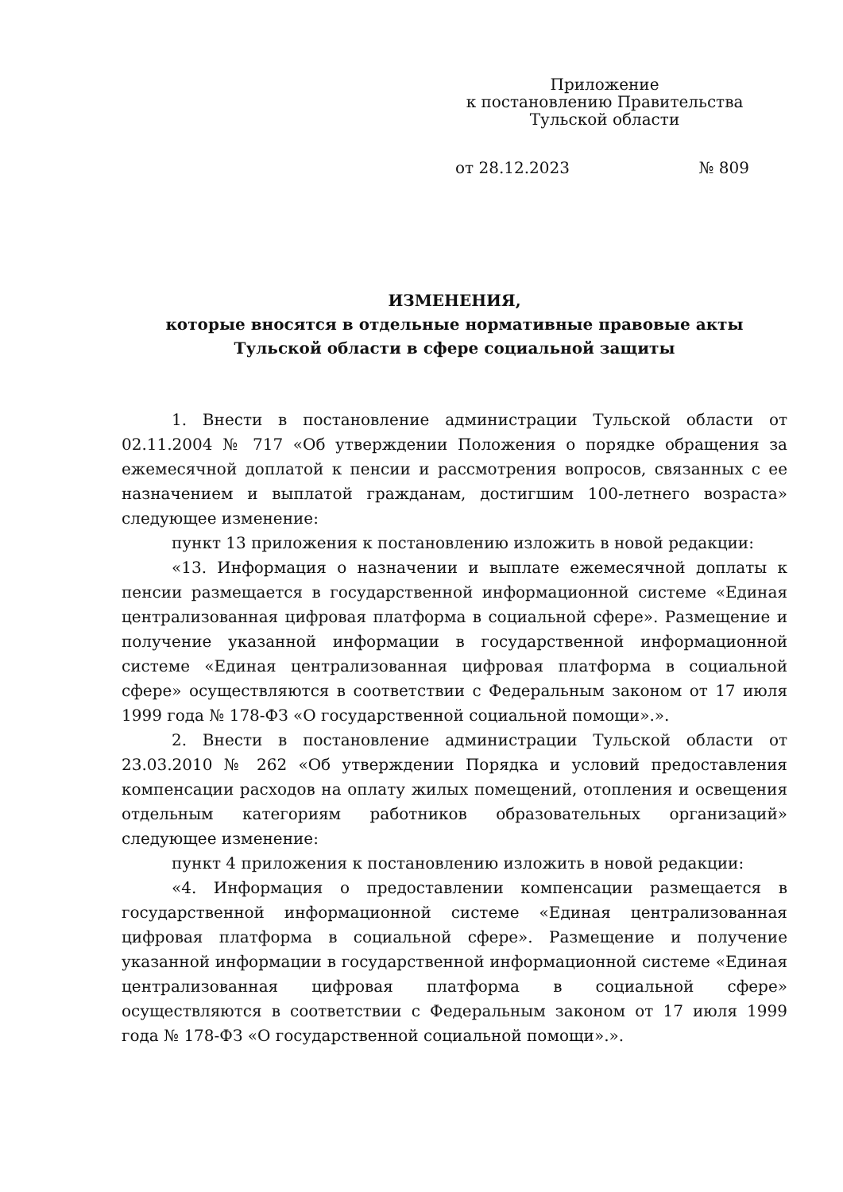Приложение
к постановлению Правительства
Тульской области
от 28.12.2023 № 809
ИЗМЕНЕНИЯ,
которые вносятся в отдельные нормативные правовые акты
Тульской области в сфере социальной защиты
1. Внести в постановление администрации Тульской области от 02.11.2004 № 717 «Об утверждении Положения о порядке обращения за ежемесячной доплатой к пенсии и рассмотрения вопросов, связанных с ее назначением и выплатой гражданам, достигшим 100-летнего возраста» следующее изменение:
пункт 13 приложения к постановлению изложить в новой редакции:
«13. Информация о назначении и выплате ежемесячной доплаты к пенсии размещается в государственной информационной системе «Единая централизованная цифровая платформа в социальной сфере». Размещение и получение указанной информации в государственной информационной системе «Единая централизованная цифровая платформа в социальной сфере» осуществляются в соответствии с Федеральным законом от 17 июля 1999 года № 178-ФЗ «О государственной социальной помощи».».
2. Внести в постановление администрации Тульской области от 23.03.2010 № 262 «Об утверждении Порядка и условий предоставления компенсации расходов на оплату жилых помещений, отопления и освещения отдельным категориям работников образовательных организаций» следующее изменение:
пункт 4 приложения к постановлению изложить в новой редакции:
«4. Информация о предоставлении компенсации размещается в государственной информационной системе «Единая централизованная цифровая платформа в социальной сфере». Размещение и получение указанной информации в государственной информационной системе «Единая централизованная цифровая платформа в социальной сфере» осуществляются в соответствии с Федеральным законом от 17 июля 1999 года № 178-ФЗ «О государственной социальной помощи».».